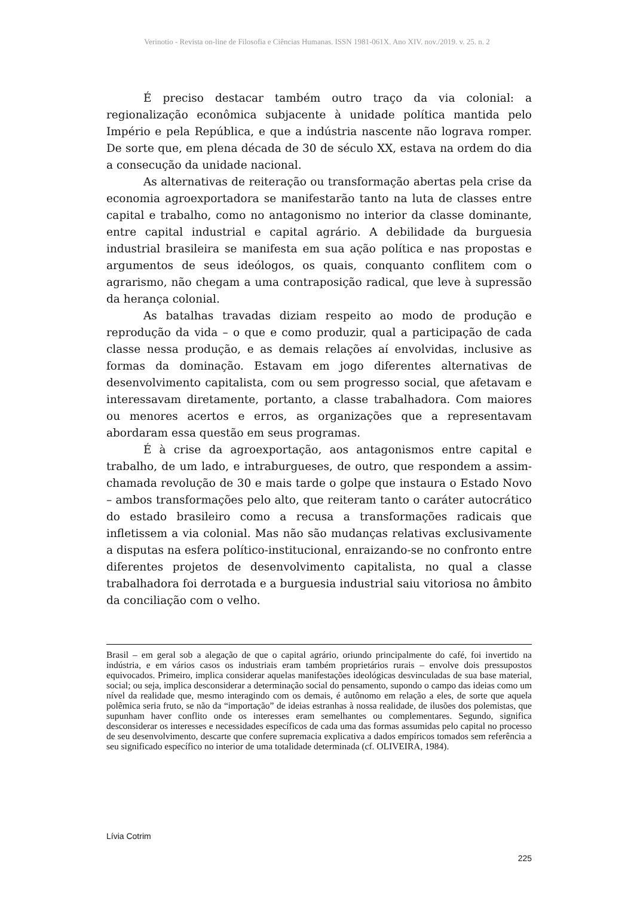Verinotio - Revista on-line de Filosofia e Ciências Humanas. ISSN 1981-061X. Ano XIV. nov./2019. v. 25. n. 2
É preciso destacar também outro traço da via colonial: a regionalização econômica subjacente à unidade política mantida pelo Império e pela República, e que a indústria nascente não lograva romper. De sorte que, em plena década de 30 de século XX, estava na ordem do dia a consecução da unidade nacional.
As alternativas de reiteração ou transformação abertas pela crise da economia agroexportadora se manifestarão tanto na luta de classes entre capital e trabalho, como no antagonismo no interior da classe dominante, entre capital industrial e capital agrário. A debilidade da burguesia industrial brasileira se manifesta em sua ação política e nas propostas e argumentos de seus ideólogos, os quais, conquanto conflitem com o agrarismo, não chegam a uma contraposição radical, que leve à supressão da herança colonial.
As batalhas travadas diziam respeito ao modo de produção e reprodução da vida – o que e como produzir, qual a participação de cada classe nessa produção, e as demais relações aí envolvidas, inclusive as formas da dominação. Estavam em jogo diferentes alternativas de desenvolvimento capitalista, com ou sem progresso social, que afetavam e interessavam diretamente, portanto, a classe trabalhadora. Com maiores ou menores acertos e erros, as organizações que a representavam abordaram essa questão em seus programas.
É à crise da agroexportação, aos antagonismos entre capital e trabalho, de um lado, e intraburgueses, de outro, que respondem a assim-chamada revolução de 30 e mais tarde o golpe que instaura o Estado Novo – ambos transformações pelo alto, que reiteram tanto o caráter autocrático do estado brasileiro como a recusa a transformações radicais que infletissem a via colonial. Mas não são mudanças relativas exclusivamente a disputas na esfera político-institucional, enraizando-se no confronto entre diferentes projetos de desenvolvimento capitalista, no qual a classe trabalhadora foi derrotada e a burguesia industrial saiu vitoriosa no âmbito da conciliação com o velho.
Brasil – em geral sob a alegação de que o capital agrário, oriundo principalmente do café, foi invertido na indústria, e em vários casos os industriais eram também proprietários rurais – envolve dois pressupostos equivocados. Primeiro, implica considerar aquelas manifestações ideológicas desvinculadas de sua base material, social; ou seja, implica desconsiderar a determinação social do pensamento, supondo o campo das ideias como um nível da realidade que, mesmo interagindo com os demais, é autônomo em relação a eles, de sorte que aquela polêmica seria fruto, se não da “importação” de ideias estranhas à nossa realidade, de ilusões dos polemistas, que supunham haver conflito onde os interesses eram semelhantes ou complementares. Segundo, significa desconsiderar os interesses e necessidades específicos de cada uma das formas assumidas pelo capital no processo de seu desenvolvimento, descarte que confere supremacia explicativa a dados empíricos tomados sem referência a seu significado específico no interior de uma totalidade determinada (cf. OLIVEIRA, 1984).
Lívia Cotrim
225